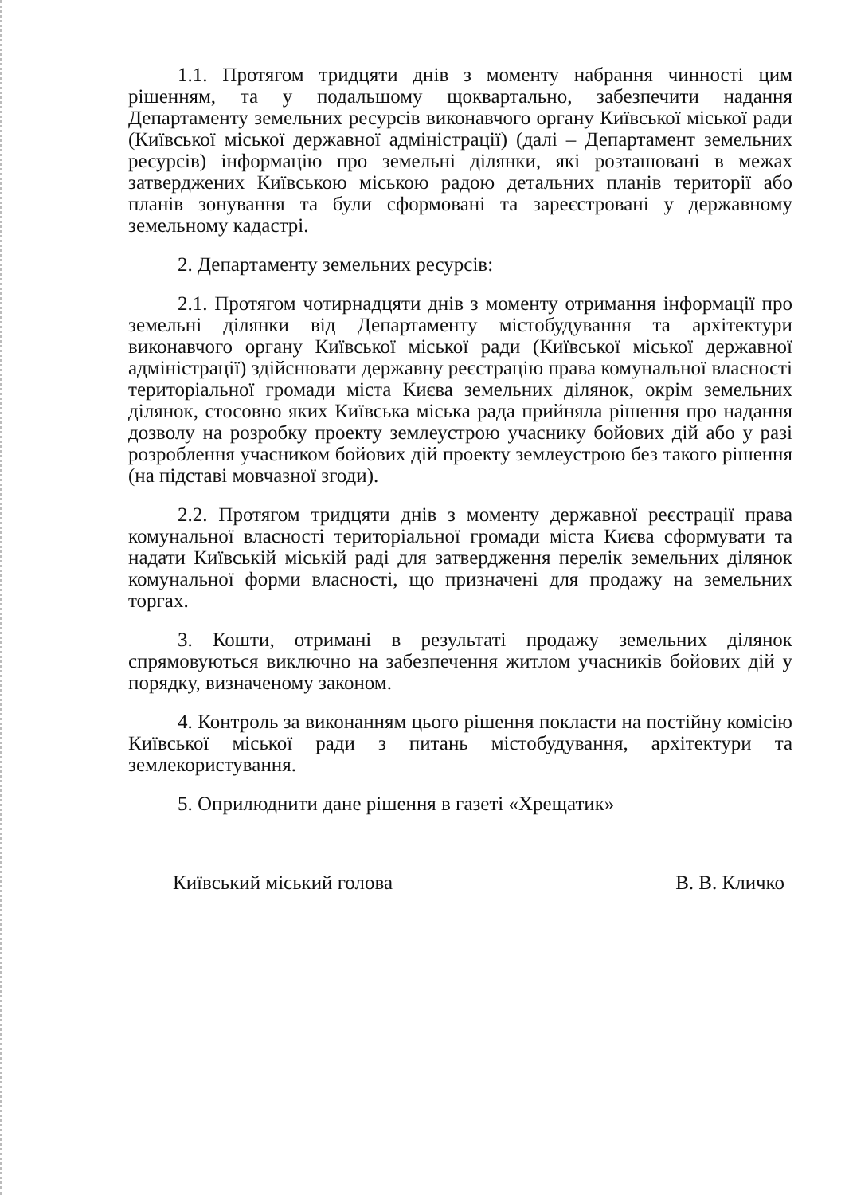1.1. Протягом тридцяти днів з моменту набрання чинності цим рішенням, та у подальшому щоквартально, забезпечити надання Департаменту земельних ресурсів виконавчого органу Київської міської ради (Київської міської державної адміністрації) (далі – Департамент земельних ресурсів) інформацію про земельні ділянки, які розташовані в межах затверджених Київською міською радою детальних планів території або планів зонування та були сформовані та зареєстровані у державному земельному кадастрі.
2. Департаменту земельних ресурсів:
2.1. Протягом чотирнадцяти днів з моменту отримання інформації про земельні ділянки від Департаменту містобудування та архітектури виконавчого органу Київської міської ради (Київської міської державної адміністрації) здійснювати державну реєстрацію права комунальної власності територіальної громади міста Києва земельних ділянок, окрім земельних ділянок, стосовно яких Київська міська рада прийняла рішення про надання дозволу на розробку проекту землеустрою учаснику бойових дій або у разі розроблення учасником бойових дій проекту землеустрою без такого рішення (на підставі мовчазної згоди).
2.2. Протягом тридцяти днів з моменту державної реєстрації права комунальної власності територіальної громади міста Києва сформувати та надати Київській міській раді для затвердження перелік земельних ділянок комунальної форми власності, що призначені для продажу на земельних торгах.
3. Кошти, отримані в результаті продажу земельних ділянок спрямовуються виключно на забезпечення житлом учасників бойових дій у порядку, визначеному законом.
4. Контроль за виконанням цього рішення покласти на постійну комісію Київської міської ради з питань містобудування, архітектури та землекористування.
5. Оприлюднити дане рішення в газеті «Хрещатик»
Київський міський голова В. В. Кличко